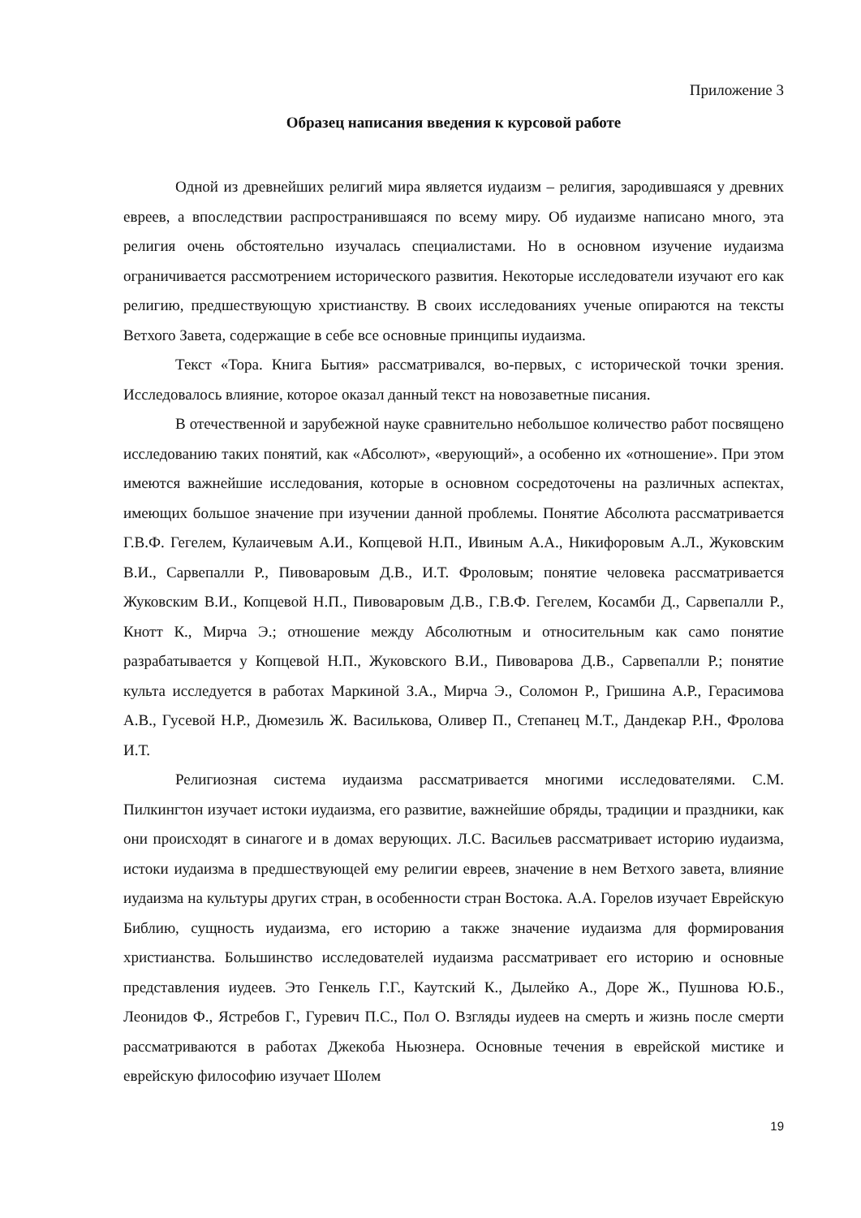Приложение 3
Образец написания введения к курсовой работе
Одной из древнейших религий мира является иудаизм – религия, зародившаяся у древних евреев, а впоследствии распространившаяся по всему миру. Об иудаизме написано много, эта религия очень обстоятельно изучалась специалистами. Но в основном изучение иудаизма ограничивается рассмотрением исторического развития. Некоторые исследователи изучают его как религию, предшествующую христианству. В своих исследованиях ученые опираются на тексты Ветхого Завета, содержащие в себе все основные принципы иудаизма.
Текст «Тора. Книга Бытия» рассматривался, во-первых, с исторической точки зрения. Исследовалось влияние, которое оказал данный текст на новозаветные писания.
В отечественной и зарубежной науке сравнительно небольшое количество работ посвящено исследованию таких понятий, как «Абсолют», «верующий», а особенно их «отношение». При этом имеются важнейшие исследования, которые в основном сосредоточены на различных аспектах, имеющих большое значение при изучении данной проблемы. Понятие Абсолюта рассматривается Г.В.Ф. Гегелем, Кулаичевым А.И., Копцевой Н.П., Ивиным А.А., Никифоровым А.Л., Жуковским В.И., Сарвепалли Р., Пивоваровым Д.В., И.Т. Фроловым; понятие человека рассматривается Жуковским В.И., Копцевой Н.П., Пивоваровым Д.В., Г.В.Ф. Гегелем, Косамби Д., Сарвепалли Р., Кнотт К., Мирча Э.; отношение между Абсолютным и относительным как само понятие разрабатывается у Копцевой Н.П., Жуковского В.И., Пивоварова Д.В., Сарвепалли Р.; понятие культа исследуется в работах Маркиной З.А., Мирча Э., Соломон Р., Гришина А.Р., Герасимова А.В., Гусевой Н.Р., Дюмезиль Ж. Василькова, Оливер П., Степанец М.Т., Дандекар Р.Н., Фролова И.Т.
Религиозная система иудаизма рассматривается многими исследователями. С.М. Пилкингтон изучает истоки иудаизма, его развитие, важнейшие обряды, традиции и праздники, как они происходят в синагоге и в домах верующих. Л.С. Васильев рассматривает историю иудаизма, истоки иудаизма в предшествующей ему религии евреев, значение в нем Ветхого завета, влияние иудаизма на культуры других стран, в особенности стран Востока. А.А. Горелов изучает Еврейскую Библию, сущность иудаизма, его историю а также значение иудаизма для формирования христианства. Большинство исследователей иудаизма рассматривает его историю и основные представления иудеев. Это Генкель Г.Г., Каутский К., Дылейко А., Доре Ж., Пушнова Ю.Б., Леонидов Ф., Ястребов Г., Гуревич П.С., Пол О. Взгляды иудеев на смерть и жизнь после смерти рассматриваются в работах Джекоба Ньюзнера. Основные течения в еврейской мистике и еврейскую философию изучает Шолем
19